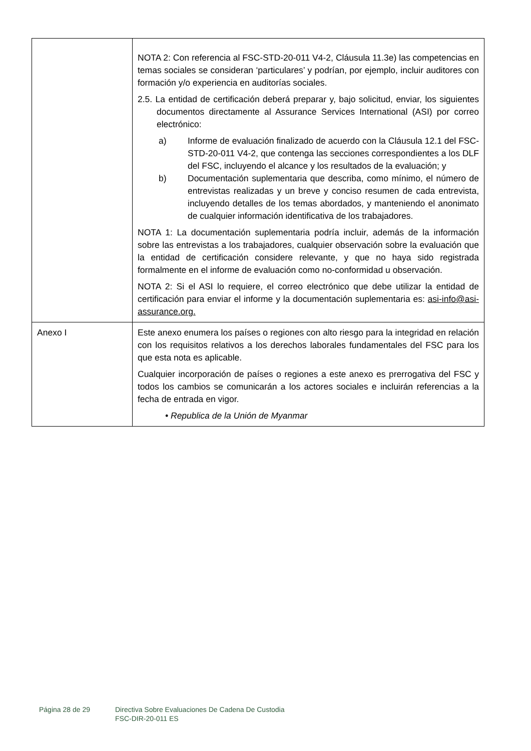| | NOTA 2: Con referencia al FSC-STD-20-011 V4-2, Cláusula 11.3e) las competencias en temas sociales se consideran ‘particulares’ y podrían, por ejemplo, incluir auditores con formación y/o experiencia en auditorías sociales. 2.5. La entidad de certificación deberá preparar y, bajo solicitud, enviar, los siguientes documentos directamente al Assurance Services International (ASI) por correo electrónico: a) Informe de evaluación finalizado de acuerdo con la Cláusula 12.1 del FSC-STD-20-011 V4-2, que contenga las secciones correspondientes a los DLF del FSC, incluyendo el alcance y los resultados de la evaluación; y b) Documentación suplementaria que describa, como mínimo, el número de entrevistas realizadas y un breve y conciso resumen de cada entrevista, incluyendo detalles de los temas abordados, y manteniendo el anonimato de cualquier información identificativa de los trabajadores. NOTA 1: La documentación suplementaria podría incluir, además de la información sobre las entrevistas a los trabajadores, cualquier observación sobre la evaluación que la entidad de certificación considere relevante, y que no haya sido registrada formalmente en el informe de evaluación como no-conformidad u observación. NOTA 2: Si el ASI lo requiere, el correo electrónico que debe utilizar la entidad de certificación para enviar el informe y la documentación suplementaria es: asi-info@asi-assurance.org. |
| Anexo I | Este anexo enumera los países o regiones con alto riesgo para la integridad en relación con los requisitos relativos a los derechos laborales fundamentales del FSC para los que esta nota es aplicable. Cualquier incorporación de países o regiones a este anexo es prerrogativa del FSC y todos los cambios se comunicarán a los actores sociales e incluirán referencias a la fecha de entrada en vigor. • Republica de la Unión de Myanmar |
Página 28 de 29 Directiva Sobre Evaluaciones De Cadena De Custodia
FSC-DIR-20-011 ES